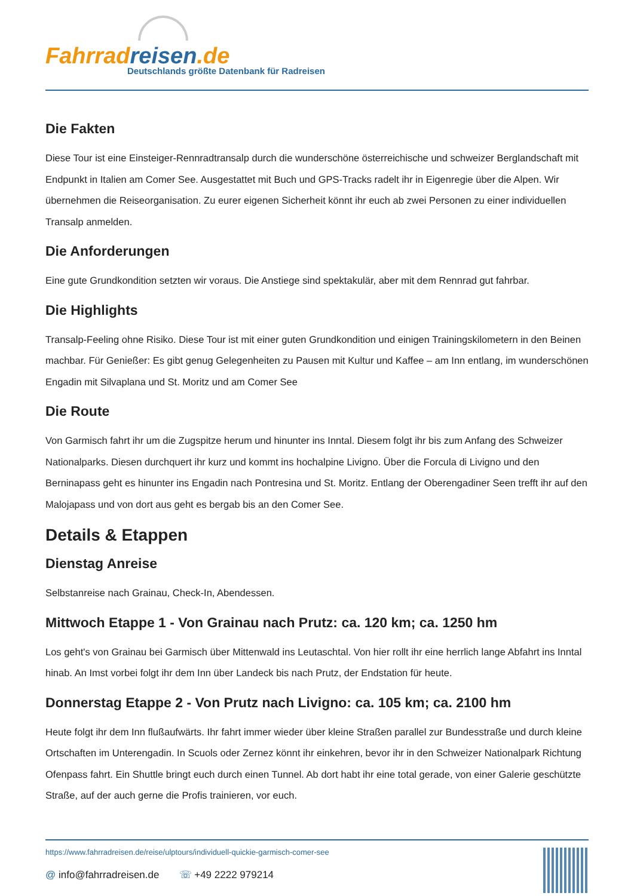Fahrrad reisen.de
Deutschlands größte Datenbank für Radreisen
Die Fakten
Diese Tour ist eine Einsteiger-Rennradtransalp durch die wunderschöne österreichische und schweizer Berglandschaft mit Endpunkt in Italien am Comer See. Ausgestattet mit Buch und GPS-Tracks radelt ihr in Eigenregie über die Alpen. Wir übernehmen die Reiseorganisation. Zu eurer eigenen Sicherheit könnt ihr euch ab zwei Personen zu einer individuellen Transalp anmelden.
Die Anforderungen
Eine gute Grundkondition setzten wir voraus. Die Anstiege sind spektakulär, aber mit dem Rennrad gut fahrbar.
Die Highlights
Transalp-Feeling ohne Risiko. Diese Tour ist mit einer guten Grundkondition und einigen Trainingskilometern in den Beinen machbar. Für Genießer: Es gibt genug Gelegenheiten zu Pausen mit Kultur und Kaffee – am Inn entlang, im wunderschönen Engadin mit Silvaplana und St. Moritz und am Comer See
Die Route
Von Garmisch fahrt ihr um die Zugspitze herum und hinunter ins Inntal. Diesem folgt ihr bis zum Anfang des Schweizer Nationalparks. Diesen durchquert ihr kurz und kommt ins hochalpine Livigno. Über die Forcula di Livigno und den Berninapass geht es hinunter ins Engadin nach Pontresina und St. Moritz. Entlang der Oberengadiner Seen trefft ihr auf den Malojapass und von dort aus geht es bergab bis an den Comer See.
Details & Etappen
Dienstag Anreise
Selbstanreise nach Grainau, Check-In, Abendessen.
Mittwoch Etappe 1 - Von Grainau nach Prutz: ca. 120 km; ca. 1250 hm
Los geht's von Grainau bei Garmisch über Mittenwald ins Leutaschtal. Von hier rollt ihr eine herrlich lange Abfahrt ins Inntal hinab. An Imst vorbei folgt ihr dem Inn über Landeck bis nach Prutz, der Endstation für heute.
Donnerstag Etappe 2 - Von Prutz nach Livigno: ca. 105 km; ca. 2100 hm
Heute folgt ihr dem Inn flußaufwärts. Ihr fahrt immer wieder über kleine Straßen parallel zur Bundesstraße und durch kleine Ortschaften im Unterengadin. In Scuols oder Zernez könnt ihr einkehren, bevor ihr in den Schweizer Nationalpark Richtung Ofenpass fahrt. Ein Shuttle bringt euch durch einen Tunnel. Ab dort habt ihr eine total gerade, von einer Galerie geschützte Straße, auf der auch gerne die Profis trainieren, vor euch.
https://www.fahrradreisen.de/reise/ulptours/individuell-quickie-garmisch-comer-see
@ info@fahrradreisen.de ☏ +49 2222 979214